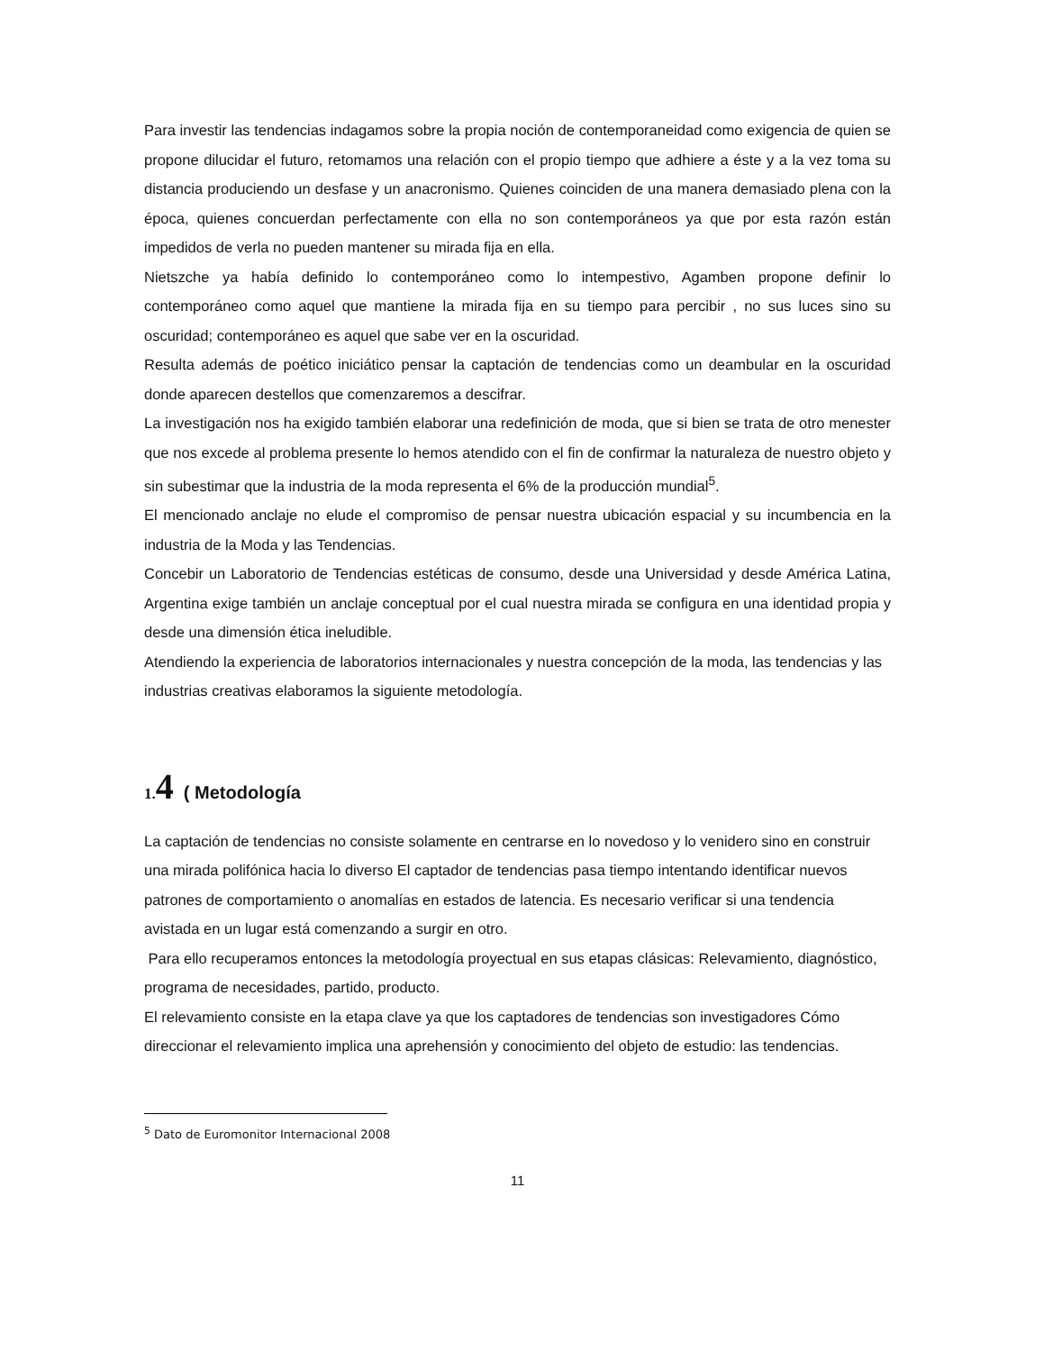Para investir las tendencias indagamos sobre la propia noción de contemporaneidad como exigencia de quien se propone dilucidar el futuro, retomamos una relación con el propio tiempo que adhiere a éste y a la vez toma su distancia produciendo un desfase y un anacronismo. Quienes coinciden de una manera demasiado plena con la época, quienes concuerdan perfectamente con ella no son contemporáneos ya que por esta razón están impedidos de verla no pueden mantener su mirada fija en ella.
Nietszche ya había definido lo contemporáneo como lo intempestivo, Agamben propone definir lo contemporáneo como aquel que mantiene la mirada fija en su tiempo para percibir , no sus luces sino su oscuridad; contemporáneo es aquel que sabe ver en la oscuridad.
Resulta además de poético iniciático pensar la captación de tendencias como un deambular en la oscuridad donde aparecen destellos que comenzaremos a descifrar.
La investigación nos ha exigido también elaborar una redefinición de moda, que si bien se trata de otro menester que nos excede al problema presente lo hemos atendido con el fin de confirmar la naturaleza de nuestro objeto y sin subestimar que la industria de la moda representa el 6% de la producción mundial<sup>5</sup>.
El mencionado anclaje no elude el compromiso de pensar nuestra ubicación espacial y su incumbencia en la industria de la Moda y las Tendencias.
Concebir un Laboratorio de Tendencias estéticas de consumo, desde una Universidad y desde América Latina, Argentina exige también un anclaje conceptual por el cual nuestra mirada se configura en una identidad propia y desde una dimensión ética ineludible.
Atendiendo la experiencia de laboratorios internacionales y nuestra concepción de la moda, las tendencias y las industrias creativas elaboramos la siguiente metodología.
1. 4 ( Metodología
La captación de tendencias no consiste solamente en centrarse en lo novedoso y lo venidero sino en construir una mirada polifónica hacia lo diverso El captador de tendencias pasa tiempo intentando identificar nuevos patrones de comportamiento o anomalías en estados de latencia. Es necesario verificar si una tendencia avistada en un lugar está comenzando a surgir en otro.
Para ello recuperamos entonces la metodología proyectual en sus etapas clásicas: Relevamiento, diagnóstico, programa de necesidades, partido, producto.
El relevamiento consiste en la etapa clave ya que los captadores de tendencias son investigadores Cómo direccionar el relevamiento implica una aprehensión y conocimiento del objeto de estudio: las tendencias.
<sup>5</sup> Dato de Euromonitor Internacional 2008
11